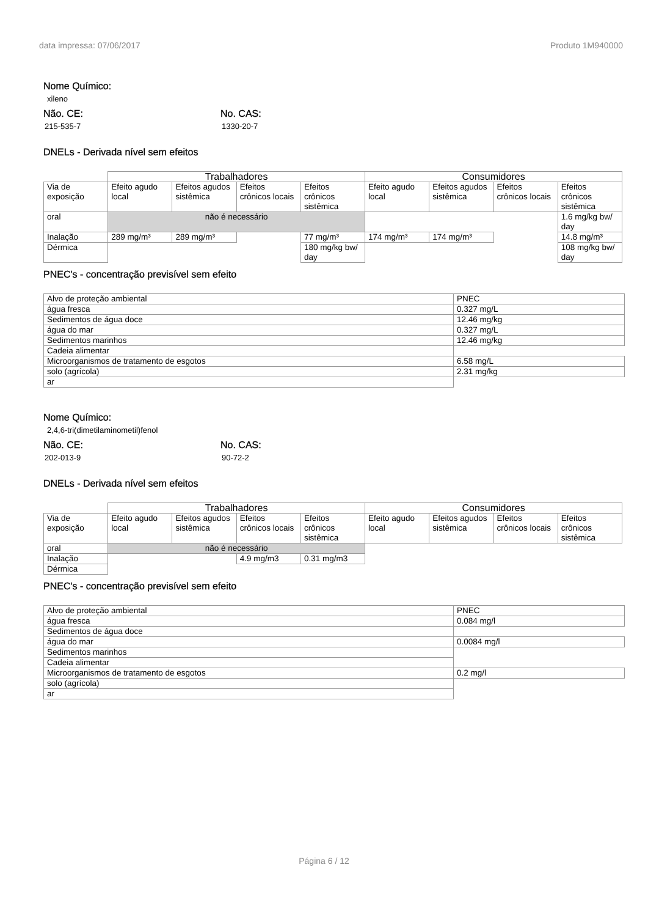data impressa: 07/06/2017 Produto 1M940000
Nome Químico:
xileno
Não. CE:
215-535-7
No. CAS:
1330-20-7
DNELs - Derivada nível sem efeitos
| | Trabalhadores | | | | Consumidores | | | |
| --- | --- | --- | --- | --- | --- | --- | --- | --- |
| Via de exposição | Efeito agudo local | Efeitos agudos sistêmica | Efeitos crônicos locais | Efeitos crônicos sistêmica | Efeito agudo local | Efeitos agudos sistêmica | Efeitos crônicos locais | Efeitos crônicos sistêmica |
| oral | não é necessário | | | | | | | 1.6 mg/kg bw/ day |
| Inalação | 289 mg/m³ | 289 mg/m³ | | 77 mg/m³ | 174 mg/m³ | 174 mg/m³ | | 14.8 mg/m³ |
| Dérmica | | | | 180 mg/kg bw/ day | | | | 108 mg/kg bw/ day |
PNEC's - concentração previsível sem efeito
| Alvo de proteção ambiental | PNEC |
| água fresca | 0.327 mg/L |
| Sedimentos de água doce | 12.46 mg/kg |
| água do mar | 0.327 mg/L |
| Sedimentos marinhos | 12.46 mg/kg |
| Cadeia alimentar | |
| Microorganismos de tratamento de esgotos | 6.58 mg/L |
| solo (agrícola) | 2.31 mg/kg |
| ar | |
Nome Químico:
2,4,6-tri(dimetilaminometil)fenol
Não. CE:
202-013-9
No. CAS:
90-72-2
DNELs - Derivada nível sem efeitos
| | Trabalhadores | | | | Consumidores | | | |
| --- | --- | --- | --- | --- | --- | --- | --- | --- |
| Via de exposição | Efeito agudo local | Efeitos agudos sistêmica | Efeitos crônicos locais | Efeitos crônicos sistêmica | Efeito agudo local | Efeitos agudos sistêmica | Efeitos crônicos locais | Efeitos crônicos sistêmica |
| oral | não é necessário | | | | | | | |
| Inalação | | | 4.9 mg/m3 | 0.31 mg/m3 | | | | |
| Dérmica | | | | | | | | |
PNEC's - concentração previsível sem efeito
| Alvo de proteção ambiental | PNEC |
| água fresca | 0.084 mg/l |
| Sedimentos de água doce | |
| água do mar | 0.0084 mg/l |
| Sedimentos marinhos | |
| Cadeia alimentar | |
| Microorganismos de tratamento de esgotos | 0.2 mg/l |
| solo (agrícola) | |
| ar | |
Página 6 / 12